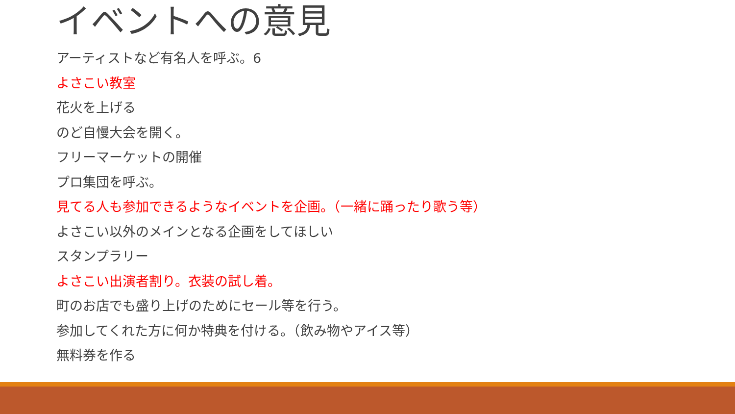イベントへの意見
アーティストなど有名人を呼ぶ。6
よさこい教室
花火を上げる
のど自慢大会を開く。
フリーマーケットの開催
プロ集団を呼ぶ。
見てる人も参加できるようなイベントを企画。（一緒に踊ったり歌う等）
よさこい以外のメインとなる企画をしてほしい
スタンプラリー
よさこい出演者割り。衣装の試し着。
町のお店でも盛り上げのためにセール等を行う。
参加してくれた方に何か特典を付ける。（飲み物やアイス等）
無料券を作る